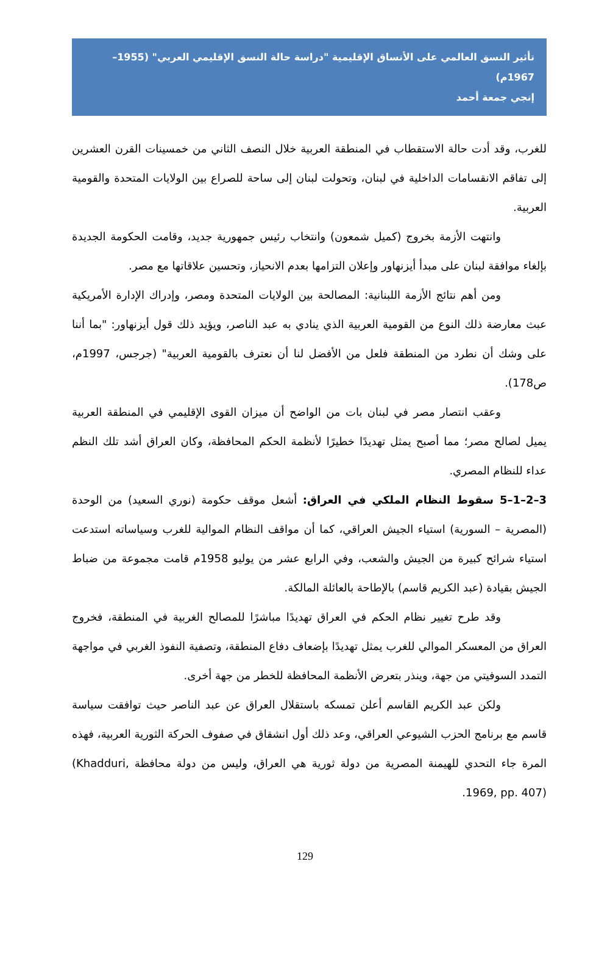تأثير النسق العالمي على الأنساق الإقليمية "دراسة حالة النسق الإقليمي العربي" (1955–1967م)
إنجي جمعة أحمد
للغرب، وقد أدت حالة الاستقطاب في المنطقة العربية خلال النصف الثاني من خمسينات القرن العشرين إلى تفاقم الانقسامات الداخلية في لبنان، وتحولت لبنان إلى ساحة للصراع بين الولايات المتحدة والقومية العربية.
وانتهت الأزمة بخروج (كميل شمعون) وانتخاب رئيس جمهورية جديد، وقامت الحكومة الجديدة بإلغاء موافقة لبنان على مبدأ أيزنهاور وإعلان التزامها بعدم الانحياز، وتحسين علاقاتها مع مصر.
ومن أهم نتائج الأزمة اللبنانية: المصالحة بين الولايات المتحدة ومصر، وإدراك الإدارة الأمريكية عبث معارضة ذلك النوع من القومية العربية الذي ينادي به عبد الناصر، ويؤيد ذلك قول أيزنهاور: "بما أننا على وشك أن نطرد من المنطقة فلعل من الأفضل لنا أن نعترف بالقومية العربية" (جرجس، 1997م، ص178).
وعقب انتصار مصر في لبنان بات من الواضح أن ميزان القوى الإقليمي في المنطقة العربية يميل لصالح مصر؛ مما أصبح يمثل تهديدًا خطيرًا لأنظمة الحكم المحافظة، وكان العراق أشد تلك النظم عداء للنظام المصري.
3–2–1–5 سقوط النظام الملكي في العراق: أشعل موقف حكومة (نوري السعيد) من الوحدة (المصرية – السورية) استياء الجيش العراقي، كما أن مواقف النظام الموالية للغرب وسياساته استدعت استياء شرائح كبيرة من الجيش والشعب، وفي الرابع عشر من يوليو 1958م قامت مجموعة من ضباط الجيش بقيادة (عبد الكريم قاسم) بالإطاحة بالعائلة المالكة.
وقد طرح تغيير نظام الحكم في العراق تهديدًا مباشرًا للمصالح الغربية في المنطقة، فخروج العراق من المعسكر الموالي للغرب يمثل تهديدًا بإضعاف دفاع المنطقة، وتصفية النفوذ الغربي في مواجهة التمدد السوفيتي من جهة، وينذر بتعرض الأنظمة المحافظة للخطر من جهة أخرى.
ولكن عبد الكريم القاسم أعلن تمسكه باستقلال العراق عن عبد الناصر حيث توافقت سياسة قاسم مع برنامج الحزب الشيوعي العراقي، وعد ذلك أول انشقاق في صفوف الحركة الثورية العربية، فهذه المرة جاء التحدي للهيمنة المصرية من دولة ثورية هي العراق، وليس من دولة محافظة (Khadduri, 1969, pp. 407).
129